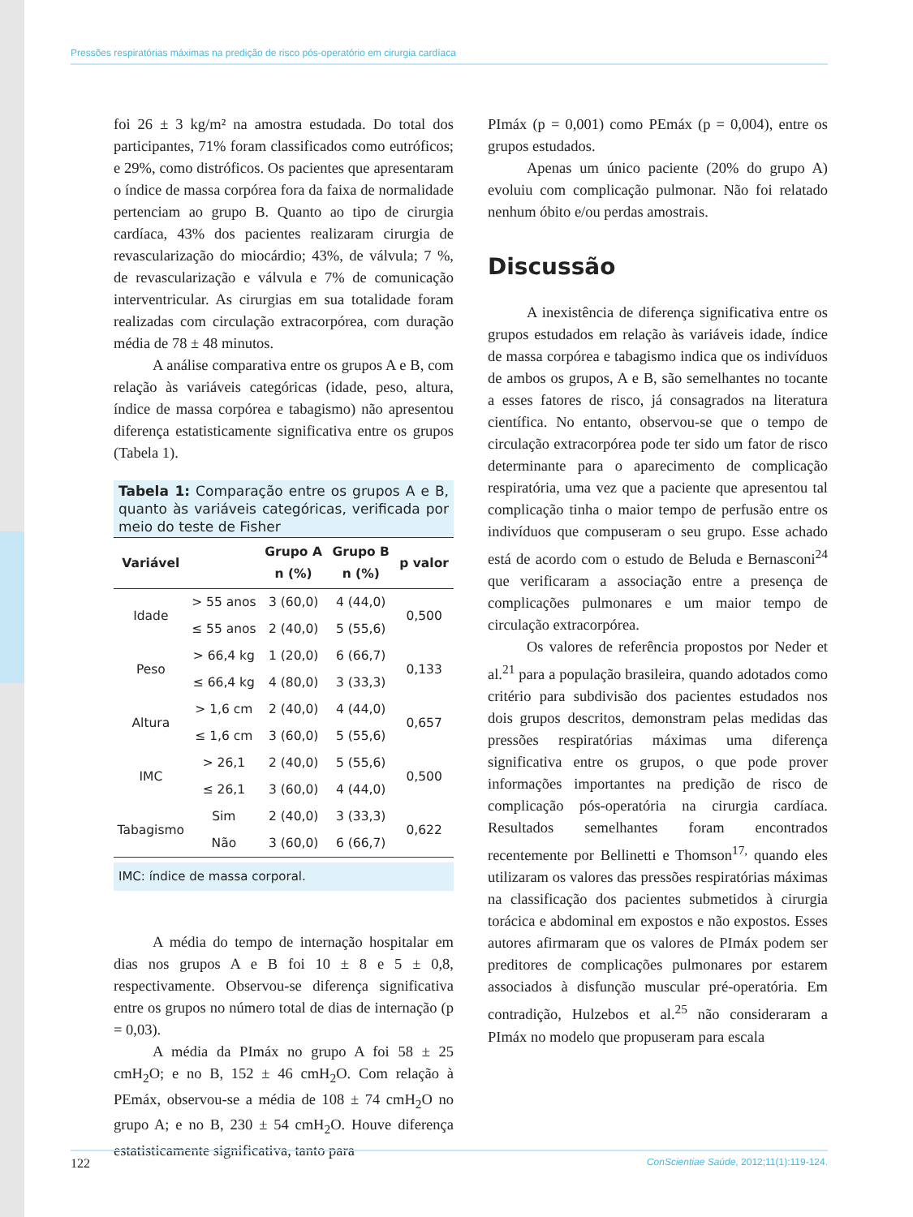Pressões respiratórias máximas na predição de risco pós-operatório em cirurgia cardíaca
foi 26 ± 3 kg/m² na amostra estudada. Do total dos participantes, 71% foram classificados como eutróficos; e 29%, como distróficos. Os pacientes que apresentaram o índice de massa corpórea fora da faixa de normalidade pertenciam ao grupo B. Quanto ao tipo de cirurgia cardíaca, 43% dos pacientes realizaram cirurgia de revascularização do miocárdio; 43%, de válvula; 7 %, de revascularização e válvula e 7% de comunicação interventricular. As cirurgias em sua totalidade foram realizadas com circulação extracorpórea, com duração média de 78 ± 48 minutos.
A análise comparativa entre os grupos A e B, com relação às variáveis categóricas (idade, peso, altura, índice de massa corpórea e tabagismo) não apresentou diferença estatisticamente significativa entre os grupos (Tabela 1).
Tabela 1: Comparação entre os grupos A e B, quanto às variáveis categóricas, verificada por meio do teste de Fisher
| Variável | | Grupo A n (%) | Grupo B n (%) | p valor |
| --- | --- | --- | --- | --- |
| Idade | > 55 anos | 3 (60,0) | 4 (44,0) | 0,500 |
| | ≤ 55 anos | 2 (40,0) | 5 (55,6) | |
| Peso | > 66,4 kg | 1 (20,0) | 6 (66,7) | 0,133 |
| | ≤ 66,4 kg | 4 (80,0) | 3 (33,3) | |
| Altura | > 1,6 cm | 2 (40,0) | 4 (44,0) | 0,657 |
| | ≤ 1,6 cm | 3 (60,0) | 5 (55,6) | |
| IMC | > 26,1 | 2 (40,0) | 5 (55,6) | 0,500 |
| | ≤ 26,1 | 3 (60,0) | 4 (44,0) | |
| Tabagismo | Sim | 2 (40,0) | 3 (33,3) | 0,622 |
| | Não | 3 (60,0) | 6 (66,7) | |
IMC: índice de massa corporal.
A média do tempo de internação hospitalar em dias nos grupos A e B foi 10 ± 8 e 5 ± 0,8, respectivamente. Observou-se diferença significativa entre os grupos no número total de dias de internação (p = 0,03).
A média da PImáx no grupo A foi 58 ± 25 cmH<sub>2</sub>O; e no B, 152 ± 46 cmH<sub>2</sub>O. Com relação à PEmáx, observou-se a média de 108 ± 74 cmH<sub>2</sub>O no grupo A; e no B, 230 ± 54 cmH<sub>2</sub>O. Houve diferença estatisticamente significativa, tanto para
PImáx (p = 0,001) como PEmáx (p = 0,004), entre os grupos estudados.
Apenas um único paciente (20% do grupo A) evoluiu com complicação pulmonar. Não foi relatado nenhum óbito e/ou perdas amostrais.
Discussão
A inexistência de diferença significativa entre os grupos estudados em relação às variáveis idade, índice de massa corpórea e tabagismo indica que os indivíduos de ambos os grupos, A e B, são semelhantes no tocante a esses fatores de risco, já consagrados na literatura científica. No entanto, observou-se que o tempo de circulação extracorpórea pode ter sido um fator de risco determinante para o aparecimento de complicação respiratória, uma vez que a paciente que apresentou tal complicação tinha o maior tempo de perfusão entre os indivíduos que compuseram o seu grupo. Esse achado está de acordo com o estudo de Beluda e Bernasconi<sup>24</sup> que verificaram a associação entre a presença de complicações pulmonares e um maior tempo de circulação extracorpórea.
Os valores de referência propostos por Neder et al.<sup>21</sup> para a população brasileira, quando adotados como critério para subdivisão dos pacientes estudados nos dois grupos descritos, demonstram pelas medidas das pressões respiratórias máximas uma diferença significativa entre os grupos, o que pode prover informações importantes na predição de risco de complicação pós-operatória na cirurgia cardíaca. Resultados semelhantes foram encontrados recentemente por Bellinetti e Thomson<sup>17,</sup> quando eles utilizaram os valores das pressões respiratórias máximas na classificação dos pacientes submetidos à cirurgia torácica e abdominal em expostos e não expostos. Esses autores afirmaram que os valores de PImáx podem ser preditores de complicações pulmonares por estarem associados à disfunção muscular pré-operatória. Em contradição, Hulzebos et al.<sup>25</sup> não consideraram a PImáx no modelo que propuseram para escala
122 ConScientiae Saúde, 2012;11(1):119-124.